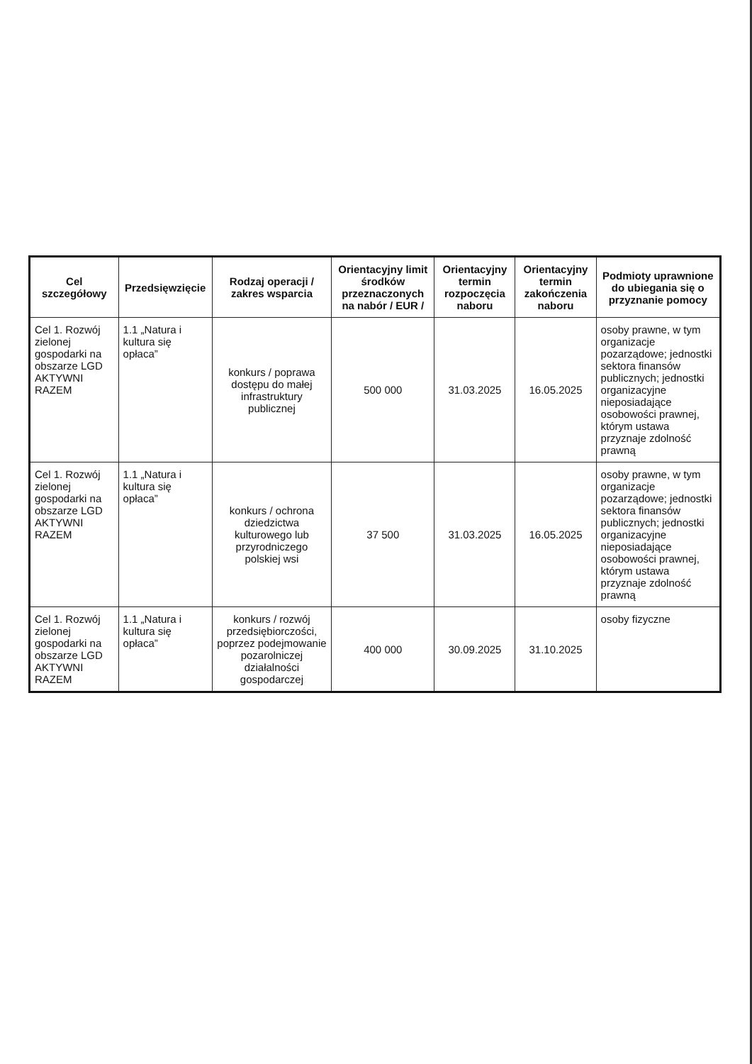| Cel szczegółowy | Przedsięwzięcie | Rodzaj operacji / zakres wsparcia | Orientacyjny limit środków przeznaczonych na nabór / EUR / | Orientacyjny termin rozpoczęcia naboru | Orientacyjny termin zakończenia naboru | Podmioty uprawnione do ubiegania się o przyznanie pomocy |
| --- | --- | --- | --- | --- | --- | --- |
| Cel 1. Rozwój zielonej gospodarki na obszarze LGD AKTYWNI RAZEM | 1.1 „Natura i kultura się opłaca” | konkurs / poprawa dostępu do małej infrastruktury publicznej | 500 000 | 31.03.2025 | 16.05.2025 | osoby prawne, w tym organizacje pozarządowe; jednostki sektora finansów publicznych; jednostki organizacyjne nieposiadające osobowości prawnej, którym ustawa przyznaje zdolność prawną |
| Cel 1. Rozwój zielonej gospodarki na obszarze LGD AKTYWNI RAZEM | 1.1 „Natura i kultura się opłaca” | konkurs / ochrona dziedzictwa kulturowego lub przyrodniczego polskiej wsi | 37 500 | 31.03.2025 | 16.05.2025 | osoby prawne, w tym organizacje pozarządowe; jednostki sektora finansów publicznych; jednostki organizacyjne nieposiadające osobowości prawnej, którym ustawa przyznaje zdolność prawną |
| Cel 1. Rozwój zielonej gospodarki na obszarze LGD AKTYWNI RAZEM | 1.1 „Natura i kultura się opłaca” | konkurs / rozwój przedsiębiorczości, poprzez podejmowanie pozarolniczej działalności gospodarczej | 400 000 | 30.09.2025 | 31.10.2025 | osoby fizyczne |